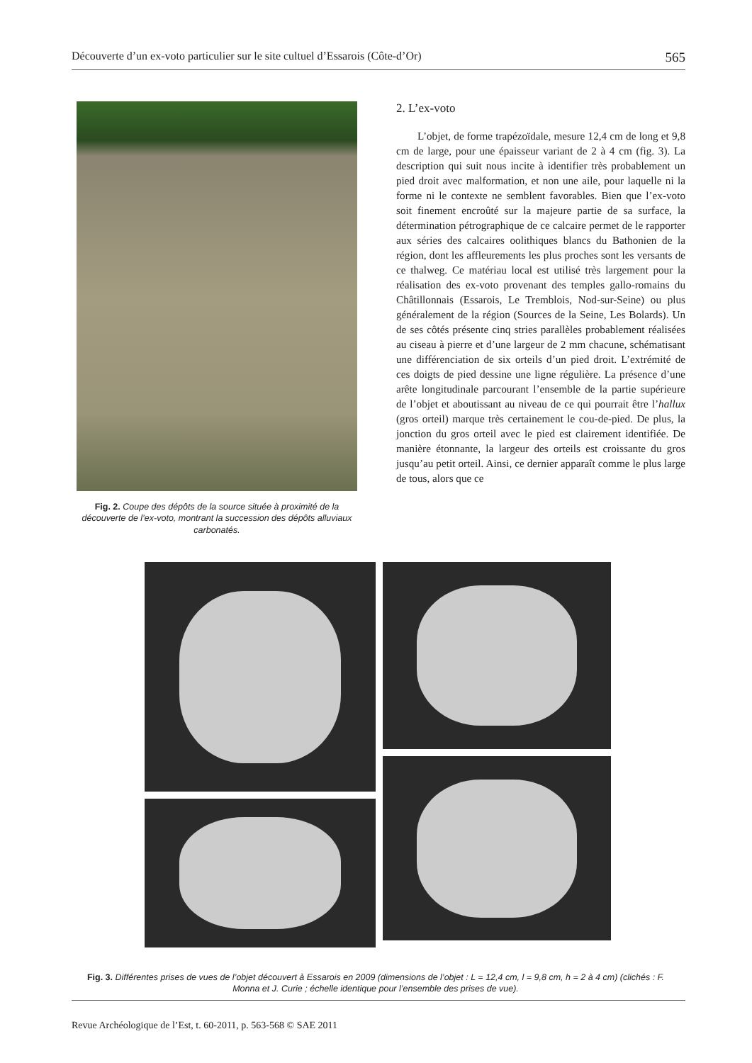Découverte d’un ex-voto particulier sur le site cultuel d’Essarois (Côte-d’Or) 565
Fig. 2. Coupe des dépôts de la source située à proximité de la découverte de l’ex-voto, montrant la succession des dépôts alluviaux carbonatés.
2. L’ex-voto
L’objet, de forme trapézoïdale, mesure 12,4 cm de long et 9,8 cm de large, pour une épaisseur variant de 2 à 4 cm (fig. 3). La description qui suit nous incite à identifier très probablement un pied droit avec malformation, et non une aile, pour laquelle ni la forme ni le contexte ne semblent favorables. Bien que l’ex-voto soit finement encroûté sur la majeure partie de sa surface, la détermination pétrographique de ce calcaire permet de le rapporter aux séries des calcaires oolithiques blancs du Bathonien de la région, dont les affleurements les plus proches sont les versants de ce thalweg. Ce matériau local est utilisé très largement pour la réalisation des ex-voto provenant des temples gallo-romains du Châtillonnais (Essarois, Le Tremblois, Nod-sur-Seine) ou plus généralement de la région (Sources de la Seine, Les Bolards). Un de ses côtés présente cinq stries parallèles probablement réalisées au ciseau à pierre et d’une largeur de 2 mm chacune, schématisant une différenciation de six orteils d’un pied droit. L’extrémité de ces doigts de pied dessine une ligne régulière. La présence d’une arête longitudinale parcourant l’ensemble de la partie supérieure de l’objet et aboutissant au niveau de ce qui pourrait être l’hallux (gros orteil) marque très certainement le cou-de-pied. De plus, la jonction du gros orteil avec le pied est clairement identifiée. De manière étonnante, la largeur des orteils est croissante du gros jusqu’au petit orteil. Ainsi, ce dernier apparaît comme le plus large de tous, alors que ce
Fig. 3. Différentes prises de vues de l’objet découvert à Essarois en 2009 (dimensions de l’objet : L = 12,4 cm, l = 9,8 cm, h = 2 à 4 cm) (clichés : F. Monna et J. Curie ; échelle identique pour l’ensemble des prises de vue).
Revue Archéologique de l’Est, t. 60-2011, p. 563-568 © SAE 2011